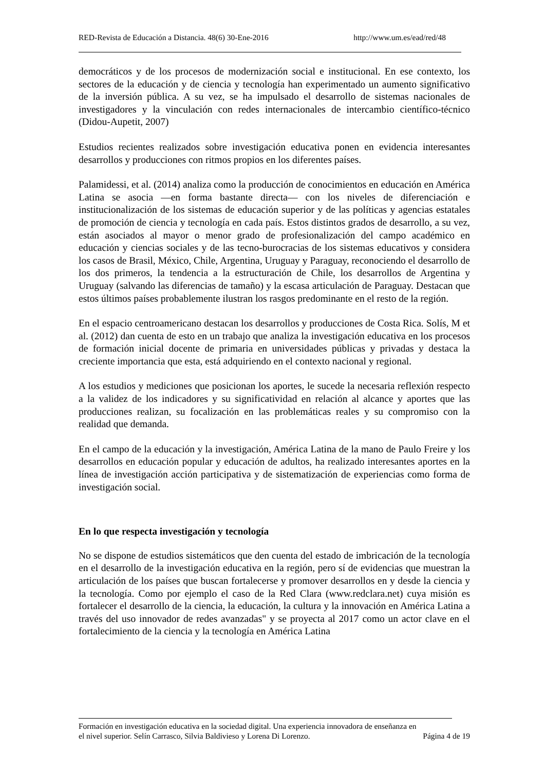RED-Revista de Educación a Distancia. 48(6) 30-Ene-2016 http://www.um.es/ead/red/48
democráticos y de los procesos de modernización social e institucional. En ese contexto, los sectores de la educación y de ciencia y tecnología han experimentado un aumento significativo de la inversión pública. A su vez, se ha impulsado el desarrollo de sistemas nacionales de investigadores y la vinculación con redes internacionales de intercambio científico-técnico (Didou-Aupetit, 2007)
Estudios recientes realizados sobre investigación educativa ponen en evidencia interesantes desarrollos y producciones con ritmos propios en los diferentes países.
Palamidessi, et al. (2014) analiza como la producción de conocimientos en educación en América Latina se asocia —en forma bastante directa— con los niveles de diferenciación e institucionalización de los sistemas de educación superior y de las políticas y agencias estatales de promoción de ciencia y tecnología en cada país. Estos distintos grados de desarrollo, a su vez, están asociados al mayor o menor grado de profesionalización del campo académico en educación y ciencias sociales y de las tecno-burocracias de los sistemas educativos y considera los casos de Brasil, México, Chile, Argentina, Uruguay y Paraguay, reconociendo el desarrollo de los dos primeros, la tendencia a la estructuración de Chile, los desarrollos de Argentina y Uruguay (salvando las diferencias de tamaño) y la escasa articulación de Paraguay. Destacan que estos últimos países probablemente ilustran los rasgos predominante en el resto de la región.
En el espacio centroamericano destacan los desarrollos y producciones de Costa Rica. Solís, M et al. (2012) dan cuenta de esto en un trabajo que analiza la investigación educativa en los procesos de formación inicial docente de primaria en universidades públicas y privadas y destaca la creciente importancia que esta, está adquiriendo en el contexto nacional y regional.
A los estudios y mediciones que posicionan los aportes, le sucede la necesaria reflexión respecto a la validez de los indicadores y su significatividad en relación al alcance y aportes que las producciones realizan, su focalización en las problemáticas reales y su compromiso con la realidad que demanda.
En el campo de la educación y la investigación, América Latina de la mano de Paulo Freire y los desarrollos en educación popular y educación de adultos, ha realizado interesantes aportes en la línea de investigación acción participativa y de sistematización de experiencias como forma de investigación social.
En lo que respecta investigación y tecnología
No se dispone de estudios sistemáticos que den cuenta del estado de imbricación de la tecnología en el desarrollo de la investigación educativa en la región, pero sí de evidencias que muestran la articulación de los países que buscan fortalecerse y promover desarrollos en y desde la ciencia y la tecnología. Como por ejemplo el caso de la Red Clara (www.redclara.net) cuya misión es fortalecer el desarrollo de la ciencia, la educación, la cultura y la innovación en América Latina a través del uso innovador de redes avanzadas" y se proyecta al 2017 como un actor clave en el fortalecimiento de la ciencia y la tecnología en América Latina
Formación en investigación educativa en la sociedad digital. Una experiencia innovadora de enseñanza en
el nivel superior. Selín Carrasco, Silvia Baldivieso y Lorena Di Lorenzo. Página 4 de 19